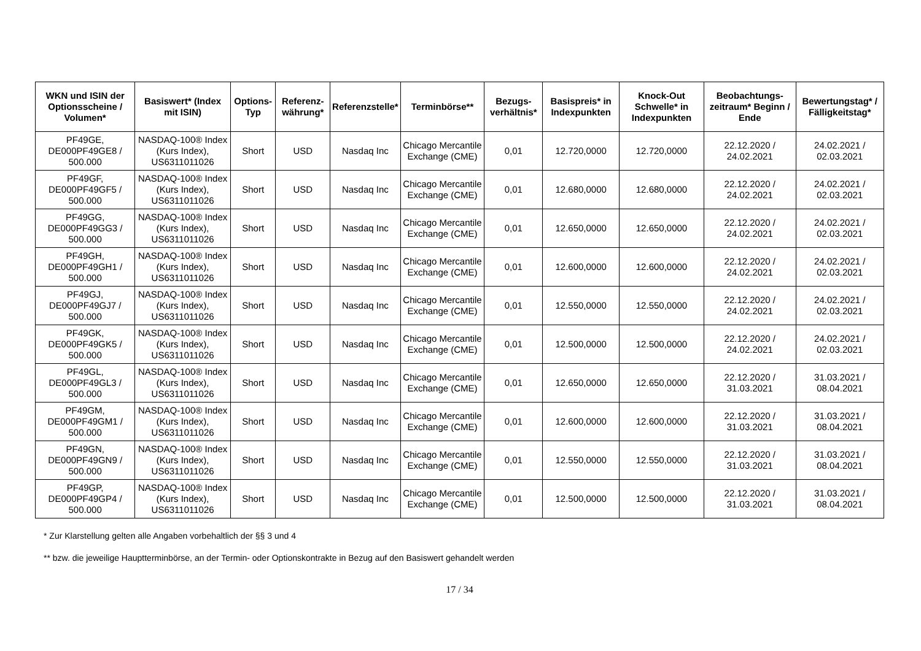| WKN und ISIN der Optionsscheine / Volumen* | Basiswert* (Index mit ISIN) | Options-Typ | Referenz-währung* | Referenzstelle* | Terminbörse** | Bezugs-verhältnis* | Basispreis* in Indexpunkten | Knock-Out Schwelle* in Indexpunkten | Beobachtungs-zeitraum* Beginn / Ende | Bewertungstag* / Fälligkeitstag* |
| --- | --- | --- | --- | --- | --- | --- | --- | --- | --- | --- |
| PF49GE, DE000PF49GE8 / 500.000 | NASDAQ-100® Index (Kurs Index), US6311011026 | Short | USD | Nasdaq Inc | Chicago Mercantile Exchange (CME) | 0,01 | 12.720,0000 | 12.720,0000 | 22.12.2020 / 24.02.2021 | 24.02.2021 / 02.03.2021 |
| PF49GF, DE000PF49GF5 / 500.000 | NASDAQ-100® Index (Kurs Index), US6311011026 | Short | USD | Nasdaq Inc | Chicago Mercantile Exchange (CME) | 0,01 | 12.680,0000 | 12.680,0000 | 22.12.2020 / 24.02.2021 | 24.02.2021 / 02.03.2021 |
| PF49GG, DE000PF49GG3 / 500.000 | NASDAQ-100® Index (Kurs Index), US6311011026 | Short | USD | Nasdaq Inc | Chicago Mercantile Exchange (CME) | 0,01 | 12.650,0000 | 12.650,0000 | 22.12.2020 / 24.02.2021 | 24.02.2021 / 02.03.2021 |
| PF49GH, DE000PF49GH1 / 500.000 | NASDAQ-100® Index (Kurs Index), US6311011026 | Short | USD | Nasdaq Inc | Chicago Mercantile Exchange (CME) | 0,01 | 12.600,0000 | 12.600,0000 | 22.12.2020 / 24.02.2021 | 24.02.2021 / 02.03.2021 |
| PF49GJ, DE000PF49GJ7 / 500.000 | NASDAQ-100® Index (Kurs Index), US6311011026 | Short | USD | Nasdaq Inc | Chicago Mercantile Exchange (CME) | 0,01 | 12.550,0000 | 12.550,0000 | 22.12.2020 / 24.02.2021 | 24.02.2021 / 02.03.2021 |
| PF49GK, DE000PF49GK5 / 500.000 | NASDAQ-100® Index (Kurs Index), US6311011026 | Short | USD | Nasdaq Inc | Chicago Mercantile Exchange (CME) | 0,01 | 12.500,0000 | 12.500,0000 | 22.12.2020 / 24.02.2021 | 24.02.2021 / 02.03.2021 |
| PF49GL, DE000PF49GL3 / 500.000 | NASDAQ-100® Index (Kurs Index), US6311011026 | Short | USD | Nasdaq Inc | Chicago Mercantile Exchange (CME) | 0,01 | 12.650,0000 | 12.650,0000 | 22.12.2020 / 31.03.2021 | 31.03.2021 / 08.04.2021 |
| PF49GM, DE000PF49GM1 / 500.000 | NASDAQ-100® Index (Kurs Index), US6311011026 | Short | USD | Nasdaq Inc | Chicago Mercantile Exchange (CME) | 0,01 | 12.600,0000 | 12.600,0000 | 22.12.2020 / 31.03.2021 | 31.03.2021 / 08.04.2021 |
| PF49GN, DE000PF49GN9 / 500.000 | NASDAQ-100® Index (Kurs Index), US6311011026 | Short | USD | Nasdaq Inc | Chicago Mercantile Exchange (CME) | 0,01 | 12.550,0000 | 12.550,0000 | 22.12.2020 / 31.03.2021 | 31.03.2021 / 08.04.2021 |
| PF49GP, DE000PF49GP4 / 500.000 | NASDAQ-100® Index (Kurs Index), US6311011026 | Short | USD | Nasdaq Inc | Chicago Mercantile Exchange (CME) | 0,01 | 12.500,0000 | 12.500,0000 | 22.12.2020 / 31.03.2021 | 31.03.2021 / 08.04.2021 |
* Zur Klarstellung gelten alle Angaben vorbehaltlich der §§ 3 und 4
** bzw. die jeweilige Haupttermin­börse, an der Termin- oder Optionskontrakte in Bezug auf den Basiswert gehandelt werden
17 / 34